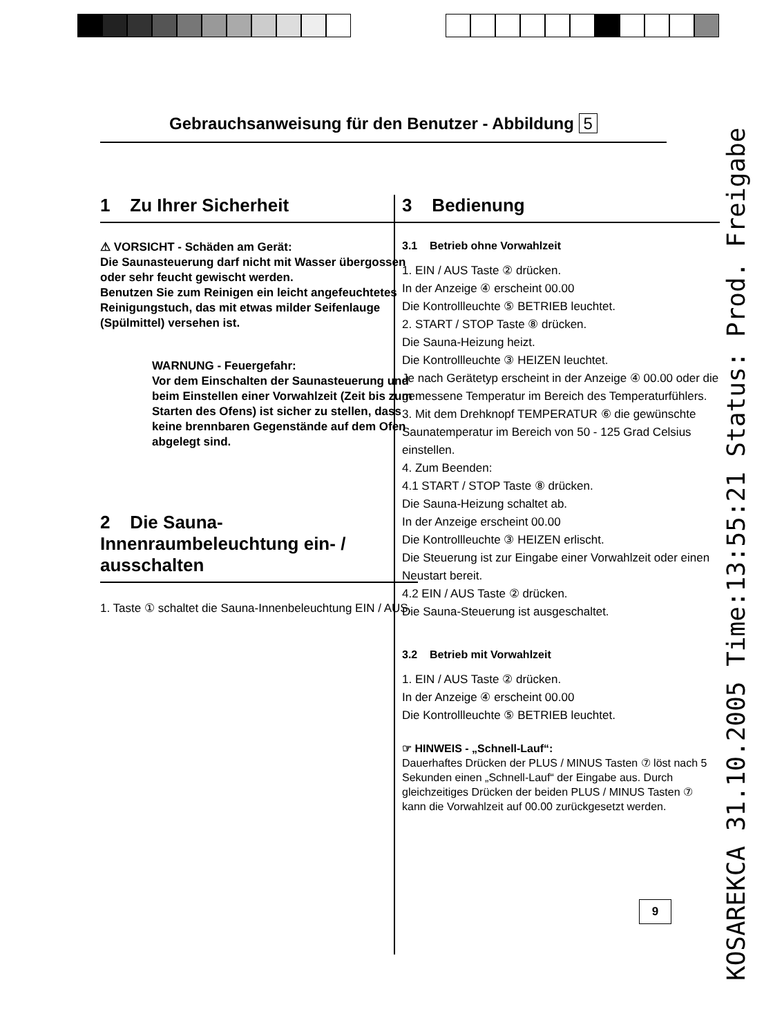Gebrauchsanweisung für den Benutzer - Abbildung 5
1 Zu Ihrer Sicherheit
⚠ VORSICHT - Schäden am Gerät:
Die Saunasteuerung darf nicht mit Wasser übergossen oder sehr feucht gewischt werden.
Benutzen Sie zum Reinigen ein leicht angefeuchtetes Reinigungstuch, das mit etwas milder Seifenlauge (Spülmittel) versehen ist.
WARNUNG - Feuergefahr:
Vor dem Einschalten der Saunasteuerung und beim Einstellen einer Vorwahlzeit (Zeit bis zum Starten des Ofens) ist sicher zu stellen, dass keine brennbaren Gegenstände auf dem Ofen abgelegt sind.
2 Die Sauna-Innenraumbeleuchtung ein- / ausschalten
1. Taste ① schaltet die Sauna-Innenbeleuchtung EIN / AUS.
3 Bedienung
3.1 Betrieb ohne Vorwahlzeit
1. EIN / AUS Taste ② drücken.
In der Anzeige ④ erscheint 00.00
Die Kontrollleuchte ⑤ BETRIEB leuchtet.
2. START / STOP Taste ⑧ drücken.
Die Sauna-Heizung heizt.
Die Kontrollleuchte ③ HEIZEN leuchtet.
Je nach Gerätetyp erscheint in der Anzeige ④ 00.00 oder die gemessene Temperatur im Bereich des Temperaturfühlers.
3. Mit dem Drehknopf TEMPERATUR ⑥ die gewünschte Saunatemperatur im Bereich von 50 - 125 Grad Celsius einstellen.
4. Zum Beenden:
4.1 START / STOP Taste ⑧ drücken.
Die Sauna-Heizung schaltet ab.
In der Anzeige erscheint 00.00
Die Kontrollleuchte ③ HEIZEN erlischt.
Die Steuerung ist zur Eingabe einer Vorwahlzeit oder einen Neustart bereit.
4.2 EIN / AUS Taste ② drücken.
Die Sauna-Steuerung ist ausgeschaltet.
3.2 Betrieb mit Vorwahlzeit
1. EIN / AUS Taste ② drücken.
In der Anzeige ④ erscheint 00.00
Die Kontrollleuchte ⑤ BETRIEB leuchtet.
☞ HINWEIS - „Schnell-Lauf“:
Dauerhaftes Drücken der PLUS / MINUS Tasten ⑦ löst nach 5 Sekunden einen „Schnell-Lauf“ der Eingabe aus. Durch gleichzeitiges Drücken der beiden PLUS / MINUS Tasten ⑦ kann die Vorwahlzeit auf 00.00 zurückgesetzt werden.
9
KOSAREKCA 31.10.2005 Time:13:55:21 Status: Prod. Freigabe